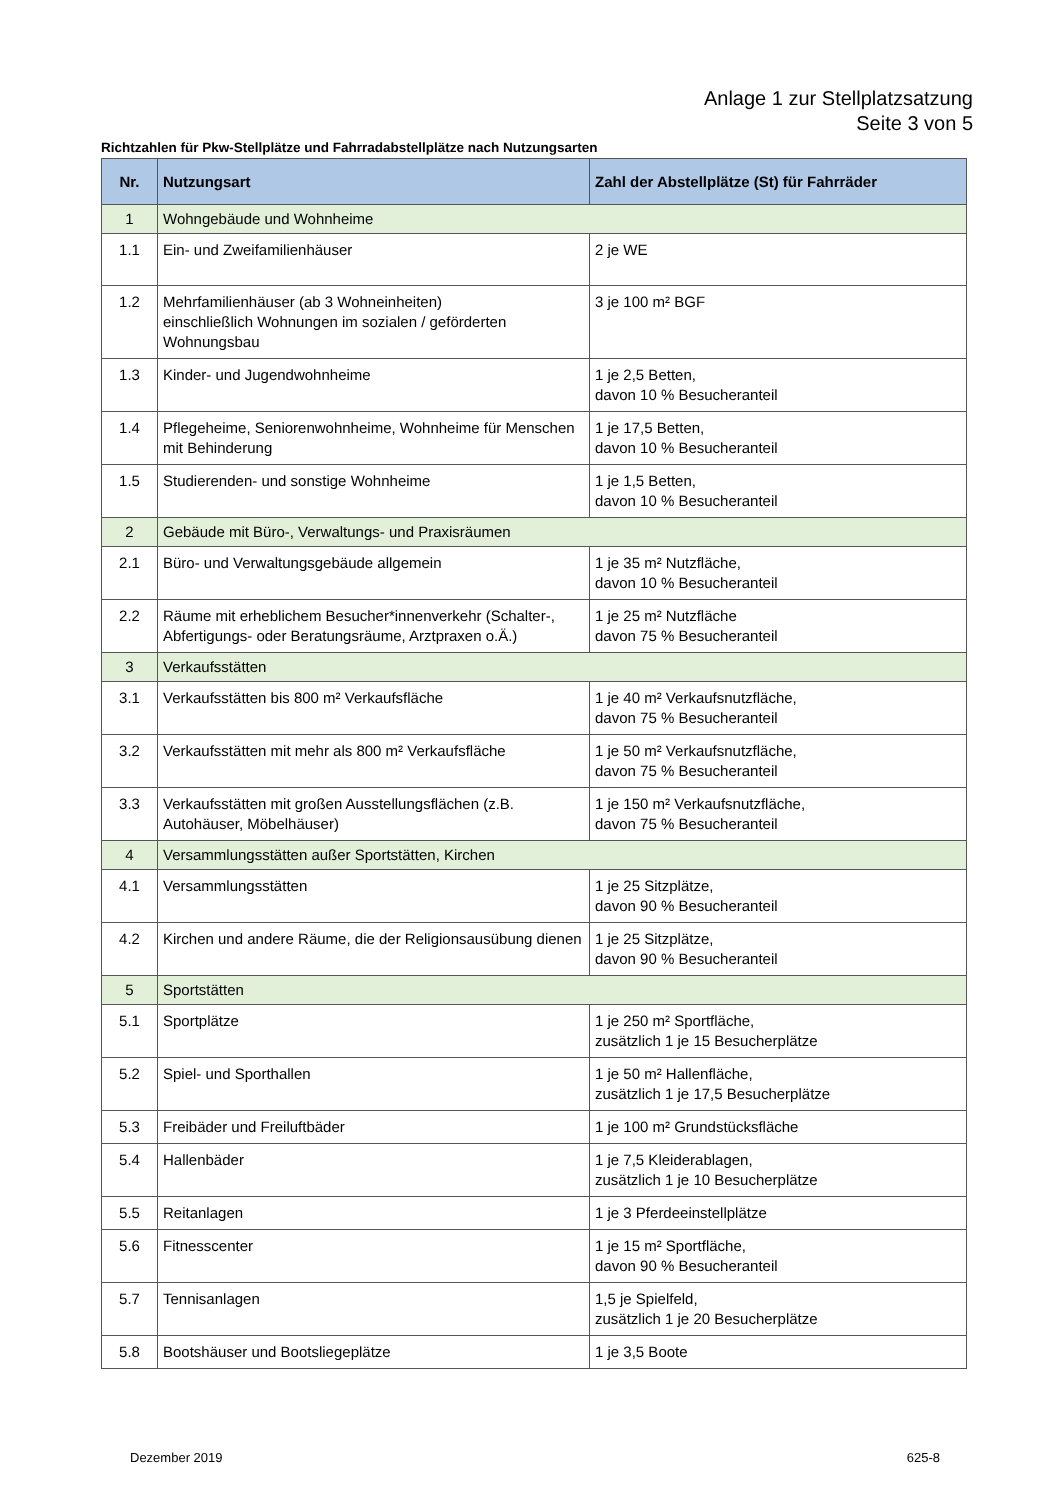Anlage 1 zur Stellplatzsatzung
Seite 3 von 5
Richtzahlen für Pkw-Stellplätze und Fahrradabstellplätze nach Nutzungsarten
| Nr. | Nutzungsart | Zahl der Abstellplätze (St) für Fahrräder |
| --- | --- | --- |
| 1 | Wohngebäude und Wohnheime | |
| 1.1 | Ein- und Zweifamilienhäuser | 2 je WE |
| 1.2 | Mehrfamilienhäuser (ab 3 Wohneinheiten) einschließlich Wohnungen im sozialen / geförderten Wohnungsbau | 3 je 100 m² BGF |
| 1.3 | Kinder- und Jugendwohnheime | 1 je 2,5 Betten, davon 10 % Besucheranteil |
| 1.4 | Pflegeheime, Seniorenwohnheime, Wohnheime für Menschen mit Behinderung | 1 je 17,5 Betten, davon 10 % Besucheranteil |
| 1.5 | Studierenden- und sonstige Wohnheime | 1 je 1,5 Betten, davon 10 % Besucheranteil |
| 2 | Gebäude mit Büro-, Verwaltungs- und Praxisräumen | |
| 2.1 | Büro- und Verwaltungsgebäude allgemein | 1 je 35 m² Nutzfläche, davon 10 % Besucheranteil |
| 2.2 | Räume mit erheblichem Besucher*innenverkehr (Schalter-, Abfertigungs- oder Beratungsräume, Arztpraxen o.Ä.) | 1 je 25 m² Nutzfläche davon 75 % Besucheranteil |
| 3 | Verkaufsstätten | |
| 3.1 | Verkaufsstätten bis 800 m² Verkaufsfläche | 1 je 40 m² Verkaufsnutzfläche, davon 75 % Besucheranteil |
| 3.2 | Verkaufsstätten mit mehr als 800 m² Verkaufsfläche | 1 je 50 m² Verkaufsnutzfläche, davon 75 % Besucheranteil |
| 3.3 | Verkaufsstätten mit großen Ausstellungsflächen (z.B. Autohäuser, Möbelhäuser) | 1 je 150 m² Verkaufsnutzfläche, davon 75 % Besucheranteil |
| 4 | Versammlungsstätten außer Sportstätten, Kirchen | |
| 4.1 | Versammlungsstätten | 1 je 25 Sitzplätze, davon 90 % Besucheranteil |
| 4.2 | Kirchen und andere Räume, die der Religionsausübung dienen | 1 je 25 Sitzplätze, davon 90 % Besucheranteil |
| 5 | Sportstätten | |
| 5.1 | Sportplätze | 1 je 250 m² Sportfläche, zusätzlich 1 je 15 Besucherplätze |
| 5.2 | Spiel- und Sporthallen | 1 je 50 m² Hallenfläche, zusätzlich 1 je 17,5 Besucherplätze |
| 5.3 | Freibäder und Freiluftbäder | 1 je 100 m² Grundstücksfläche |
| 5.4 | Hallenbäder | 1 je 7,5 Kleiderablagen, zusätzlich 1 je 10 Besucherplätze |
| 5.5 | Reitanlagen | 1 je 3 Pferdeeinstellplätze |
| 5.6 | Fitnesscenter | 1 je 15 m² Sportfläche, davon 90 % Besucheranteil |
| 5.7 | Tennisanlagen | 1,5 je Spielfeld, zusätzlich 1 je 20 Besucherplätze |
| 5.8 | Bootshäuser und Bootsliegeplätze | 1 je 3,5 Boote |
Dezember 2019 625-8